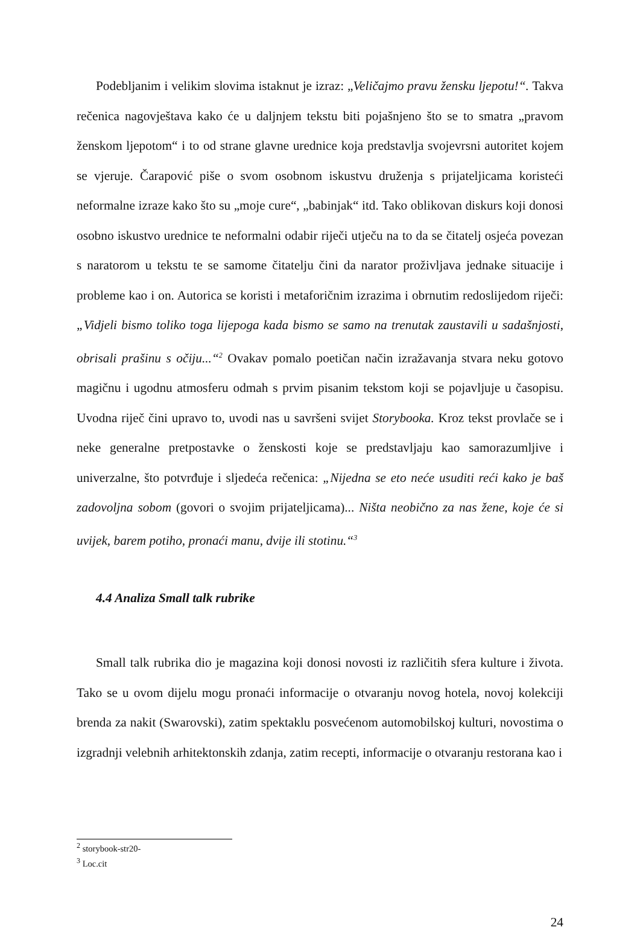Podebljanim i velikim slovima istaknut je izraz: „Veličajmo pravu žensku ljepotu!“. Takva rečenica nagovještava kako će u daljnjem tekstu biti pojašnjeno što se to smatra „pravom ženskom ljepotom“ i to od strane glavne urednice koja predstavlja svojevrsni autoritet kojem se vjeruje. Čarapović piše o svom osobnom iskustvu druženja s prijateljicama koristeći neformalne izraze kako što su „moje cure“, „babinjak“ itd. Tako oblikovan diskurs koji donosi osobno iskustvo urednice te neformalni odabir riječi utječu na to da se čitatelj osjeća povezan s naratorom u tekstu te se samome čitatelju čini da narator proživljava jednake situacije i probleme kao i on. Autorica se koristi i metaforičnim izrazima i obrnutim redoslijedom riječi: „Vidjeli bismo toliko toga lijepoga kada bismo se samo na trenutak zaustavili u sadašnjosti, obrisali prašinu s očiju...“<sup>2</sup> Ovakav pomalo poetičan način izražavanja stvara neku gotovo magičnu i ugodnu atmosferu odmah s prvim pisanim tekstom koji se pojavljuje u časopisu. Uvodna riječ čini upravo to, uvodi nas u savršeni svijet Storybooka. Kroz tekst provlače se i neke generalne pretpostavke o ženskosti koje se predstavljaju kao samorazumljive i univerzalne, što potvrđuje i sljedeća rečenica: „Nijedna se eto neće usuditi reći kako je baš zadovoljna sobom (govori o svojim prijateljicama)... Ništa neobično za nas žene, koje će si uvijek, barem potiho, pronaći manu, dvije ili stotinu.“<sup>3</sup>
4.4 Analiza Small talk rubrike
Small talk rubrika dio je magazina koji donosi novosti iz različitih sfera kulture i života. Tako se u ovom dijelu mogu pronaći informacije o otvaranju novog hotela, novoj kolekciji brenda za nakit (Swarovski), zatim spektaklu posvećenom automobilskoj kulturi, novostima o izgradnji velebnih arhitektonskih zdanja, zatim recepti, informacije o otvaranju restorana kao i
<sup>2</sup> storybook-str20-
<sup>3</sup> Loc.cit
24